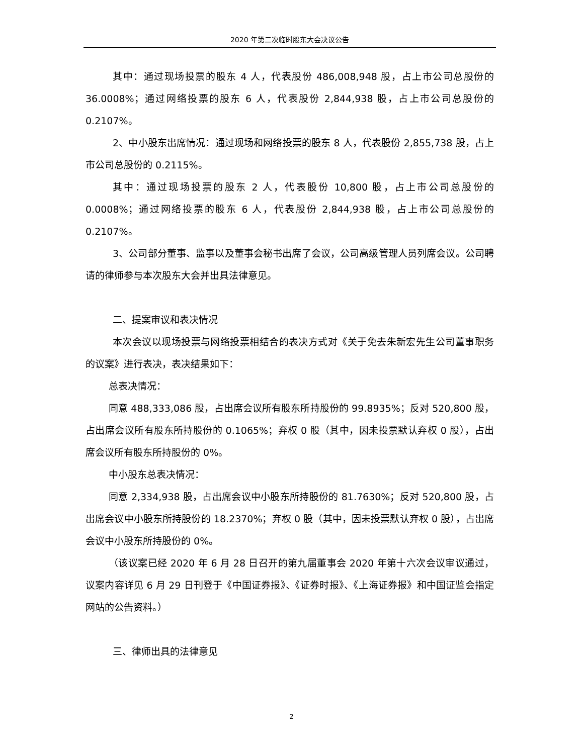2020 年第二次临时股东大会决议公告
其中：通过现场投票的股东 4 人，代表股份 486,008,948 股，占上市公司总股份的 36.0008%；通过网络投票的股东 6 人，代表股份 2,844,938 股，占上市公司总股份的 0.2107%。
2、中小股东出席情况：通过现场和网络投票的股东 8 人，代表股份 2,855,738 股，占上市公司总股份的 0.2115%。
其中：通过现场投票的股东 2 人，代表股份 10,800 股，占上市公司总股份的 0.0008%；通过网络投票的股东 6 人，代表股份 2,844,938 股，占上市公司总股份的 0.2107%。
3、公司部分董事、监事以及董事会秘书出席了会议，公司高级管理人员列席会议。公司聘请的律师参与本次股东大会并出具法律意见。
二、提案审议和表决情况
本次会议以现场投票与网络投票相结合的表决方式对《关于免去朱新宏先生公司董事职务的议案》进行表决，表决结果如下：
总表决情况：
同意 488,333,086 股，占出席会议所有股东所持股份的 99.8935%；反对 520,800 股，占出席会议所有股东所持股份的 0.1065%；弃权 0 股（其中，因未投票默认弃权 0 股），占出席会议所有股东所持股份的 0%。
中小股东总表决情况：
同意 2,334,938 股，占出席会议中小股东所持股份的 81.7630%；反对 520,800 股，占出席会议中小股东所持股份的 18.2370%；弃权 0 股（其中，因未投票默认弃权 0 股），占出席会议中小股东所持股份的 0%。
（该议案已经 2020 年 6 月 28 日召开的第九届董事会 2020 年第十六次会议审议通过，议案内容详见 6 月 29 日刊登于《中国证券报》、《证券时报》、《上海证券报》和中国证监会指定网站的公告资料。）
三、律师出具的法律意见
2